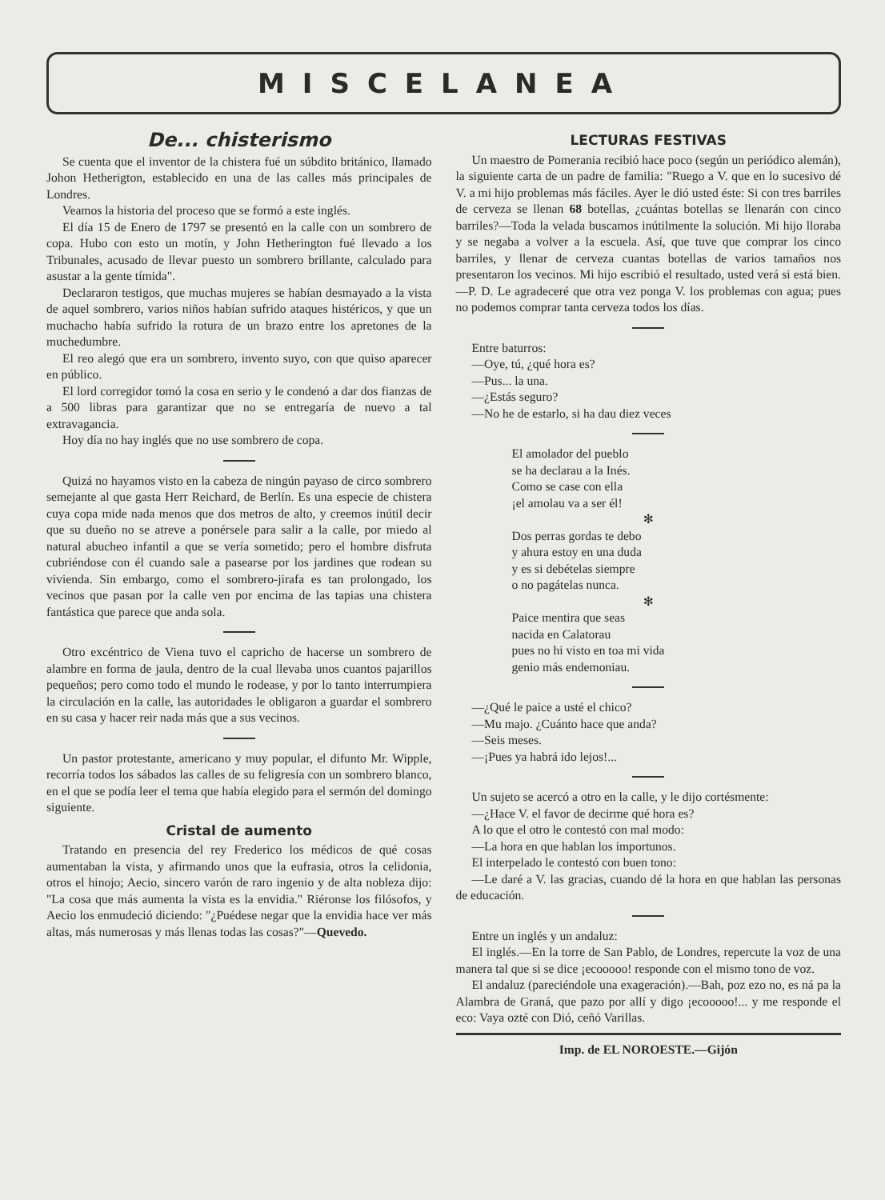MISCELANEA
De... chisterismo
Se cuenta que el inventor de la chistera fué un súbdito británico, llamado Johon Hetherigton, establecido en una de las calles más principales de Londres.
Veamos la historia del proceso que se formó a este inglés.
El día 15 de Enero de 1797 se presentó en la calle con un sombrero de copa. Hubo con esto un motín, y John Hetherington fué llevado a los Tribunales, acusado de llevar puesto un sombrero brillante, calculado para asustar a la gente tímida".
Declararon testigos, que muchas mujeres se habían desmayado a la vista de aquel sombrero, varios niños habían sufrido ataques histéricos, y que un muchacho había sufrido la rotura de un brazo entre los apretones de la muchedumbre.
El reo alegó que era un sombrero, invento suyo, con que quiso aparecer en público.
El lord corregidor tomó la cosa en serio y le condenó a dar dos fianzas de a 500 libras para garantizar que no se entregaría de nuevo a tal extravagancia.
Hoy día no hay inglés que no use sombrero de copa.
Quizá no hayamos visto en la cabeza de ningún payaso de circo sombrero semejante al que gasta Herr Reichard, de Berlín. Es una especie de chistera cuya copa mide nada menos que dos metros de alto, y creemos inútil decir que su dueño no se atreve a ponérsele para salir a la calle, por miedo al natural abucheo infantil a que se vería sometido; pero el hombre disfruta cubriéndose con él cuando sale a pasearse por los jardines que rodean su vivienda. Sin embargo, como el sombrero-jirafa es tan prolongado, los vecinos que pasan por la calle ven por encima de las tapias una chistera fantástica que parece que anda sola.
Otro excéntrico de Viena tuvo el capricho de hacerse un sombrero de alambre en forma de jaula, dentro de la cual llevaba unos cuantos pajarillos pequeños; pero como todo el mundo le rodease, y por lo tanto interrumpiera la circulación en la calle, las autoridades le obligaron a guardar el sombrero en su casa y hacer reir nada más que a sus vecinos.
Un pastor protestante, americano y muy popular, el difunto Mr. Wipple, recorría todos los sábados las calles de su feligresía con un sombrero blanco, en el que se podía leer el tema que había elegido para el sermón del domingo siguiente.
Cristal de aumento
Tratando en presencia del rey Frederico los médicos de qué cosas aumentaban la vista, y afirmando unos que la eufrasia, otros la celidonia, otros el hinojo; Aecio, sincero varón de raro ingenio y de alta nobleza dijo: "La cosa que más aumenta la vista es la envidia." Riéronse los filósofos, y Aecio los enmudeció diciendo: "¿Puédese negar que la envidia hace ver más altas, más numerosas y más llenas todas las cosas?"—Quevedo.
LECTURAS FESTIVAS
Un maestro de Pomerania recibió hace poco (según un periódico alemán), la siguiente carta de un padre de familia: "Ruego a V. que en lo sucesivo dé V. a mi hijo problemas más fáciles. Ayer le dió usted éste: Si con tres barriles de cerveza se llenan 68 botellas, ¿cuántas botellas se llenarán con cinco barriles?—Toda la velada buscamos inútilmente la solución. Mi hijo lloraba y se negaba a volver a la escuela. Así, que tuve que comprar los cinco barriles, y llenar de cerveza cuantas botellas de varios tamaños nos presentaron los vecinos. Mi hijo escribió el resultado, usted verá si está bien.—P. D. Le agradeceré que otra vez ponga V. los problemas con agua; pues no podemos comprar tanta cerveza todos los días.
Entre baturros:
—Oye, tú, ¿qué hora es?
—Pus... la una.
—¿Estás seguro?
—No he de estarlo, si ha dau diez veces
El amolador del pueblo
se ha declarau a la Inés.
Como se case con ella
¡el amolau va a ser él!
✻
Dos perras gordas te debo
y ahura estoy en una duda
y es si debételas siempre
o no pagátelas nunca.
✻
Paice mentira que seas
nacida en Calatorau
pues no hi visto en toa mi vida
genio más endemoniau.
—¿Qué le paice a usté el chico?
—Mu majo. ¿Cuánto hace que anda?
—Seis meses.
—¡Pues ya habrá ido lejos!...
Un sujeto se acercó a otro en la calle, y le dijo cortésmente:
—¿Hace V. el favor de decirme qué hora es?
A lo que el otro le contestó con mal modo:
—La hora en que hablan los importunos.
El interpelado le contestó con buen tono:
—Le daré a V. las gracias, cuando dé la hora en que hablan las personas de educación.
Entre un inglés y un andaluz:
El inglés.—En la torre de San Pablo, de Londres, repercute la voz de una manera tal que si se dice ¡ecooooo! responde con el mismo tono de voz.
El andaluz (pareciéndole una exageración).—Bah, poz ezo no, es ná pa la Alambra de Graná, que pazo por allí y digo ¡ecooooo!... y me responde el eco: Vaya ozté con Dió, ceñó Varillas.
Imp. de EL NOROESTE.—Gijón